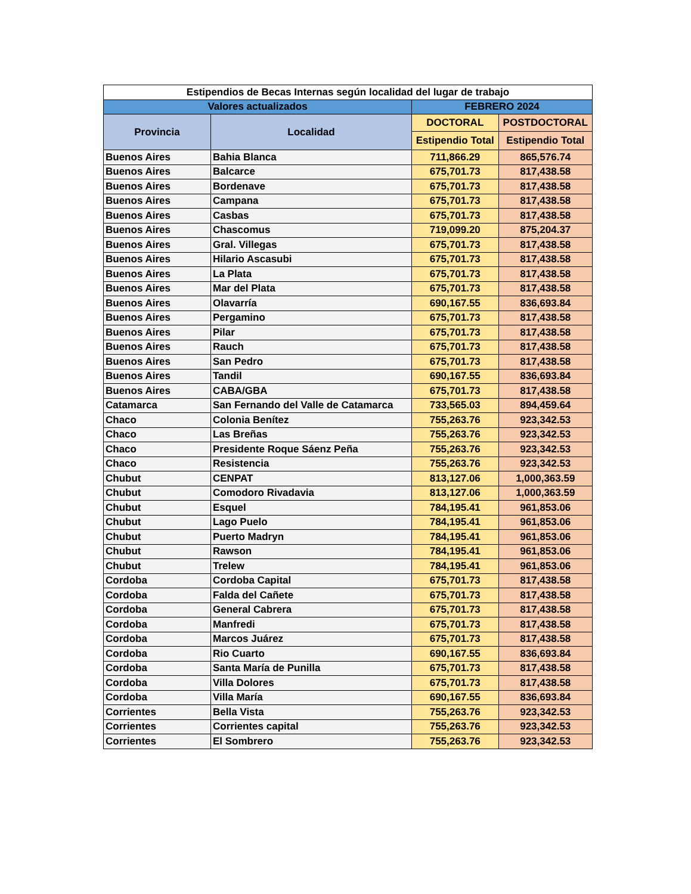| Estipendios de Becas Internas según localidad del lugar de trabajo | | | |
| --- | --- | --- | --- |
| Valores actualizados | | FEBRERO 2024 | |
| Provincia | Localidad | DOCTORAL | POSTDOCTORAL |
| | | Estipendio Total | Estipendio Total |
| Buenos Aires | Bahia Blanca | 711,866.29 | 865,576.74 |
| Buenos Aires | Balcarce | 675,701.73 | 817,438.58 |
| Buenos Aires | Bordenave | 675,701.73 | 817,438.58 |
| Buenos Aires | Campana | 675,701.73 | 817,438.58 |
| Buenos Aires | Casbas | 675,701.73 | 817,438.58 |
| Buenos Aires | Chascomus | 719,099.20 | 875,204.37 |
| Buenos Aires | Gral. Villegas | 675,701.73 | 817,438.58 |
| Buenos Aires | Hilario Ascasubi | 675,701.73 | 817,438.58 |
| Buenos Aires | La Plata | 675,701.73 | 817,438.58 |
| Buenos Aires | Mar del Plata | 675,701.73 | 817,438.58 |
| Buenos Aires | Olavarría | 690,167.55 | 836,693.84 |
| Buenos Aires | Pergamino | 675,701.73 | 817,438.58 |
| Buenos Aires | Pilar | 675,701.73 | 817,438.58 |
| Buenos Aires | Rauch | 675,701.73 | 817,438.58 |
| Buenos Aires | San Pedro | 675,701.73 | 817,438.58 |
| Buenos Aires | Tandil | 690,167.55 | 836,693.84 |
| Buenos Aires | CABA/GBA | 675,701.73 | 817,438.58 |
| Catamarca | San Fernando del Valle de Catamarca | 733,565.03 | 894,459.64 |
| Chaco | Colonia Benítez | 755,263.76 | 923,342.53 |
| Chaco | Las Breñas | 755,263.76 | 923,342.53 |
| Chaco | Presidente Roque Sáenz Peña | 755,263.76 | 923,342.53 |
| Chaco | Resistencia | 755,263.76 | 923,342.53 |
| Chubut | CENPAT | 813,127.06 | 1,000,363.59 |
| Chubut | Comodoro Rivadavia | 813,127.06 | 1,000,363.59 |
| Chubut | Esquel | 784,195.41 | 961,853.06 |
| Chubut | Lago Puelo | 784,195.41 | 961,853.06 |
| Chubut | Puerto Madryn | 784,195.41 | 961,853.06 |
| Chubut | Rawson | 784,195.41 | 961,853.06 |
| Chubut | Trelew | 784,195.41 | 961,853.06 |
| Cordoba | Cordoba Capital | 675,701.73 | 817,438.58 |
| Cordoba | Falda del Cañete | 675,701.73 | 817,438.58 |
| Cordoba | General Cabrera | 675,701.73 | 817,438.58 |
| Cordoba | Manfredi | 675,701.73 | 817,438.58 |
| Cordoba | Marcos Juárez | 675,701.73 | 817,438.58 |
| Cordoba | Rio Cuarto | 690,167.55 | 836,693.84 |
| Cordoba | Santa María de Punilla | 675,701.73 | 817,438.58 |
| Cordoba | Villa Dolores | 675,701.73 | 817,438.58 |
| Cordoba | Villa María | 690,167.55 | 836,693.84 |
| Corrientes | Bella Vista | 755,263.76 | 923,342.53 |
| Corrientes | Corrientes capital | 755,263.76 | 923,342.53 |
| Corrientes | El Sombrero | 755,263.76 | 923,342.53 |